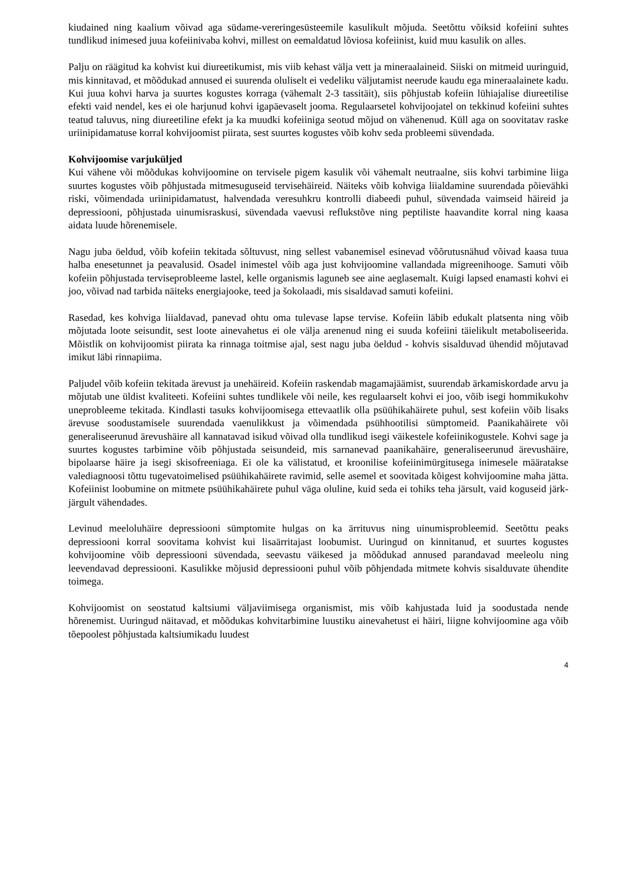kiudained ning kaalium võivad aga südame-vereringesüsteemile kasulikult mõjuda. Seetõttu võiksid kofeiini suhtes tundlikud inimesed juua kofeiinivaba kohvi, millest on eemaldatud lõviosa kofeiinist, kuid muu kasulik on alles.
Palju on räägitud ka kohvist kui diureetikumist, mis viib kehast välja vett ja mineraalaineid. Siiski on mitmeid uuringuid, mis kinnitavad, et mõõdukad annused ei suurenda oluliselt ei vedeliku väljutamist neerude kaudu ega mineraalainete kadu. Kui juua kohvi harva ja suurtes kogustes korraga (vähemalt 2-3 tassitäit), siis põhjustab kofeiin lühiajalise diureetilise efekti vaid nendel, kes ei ole harjunud kohvi igapäevaselt jooma. Regulaarsetel kohvijoojatel on tekkinud kofeiini suhtes teatud taluvus, ning diureetiline efekt ja ka muudki kofeiiniga seotud mõjud on vähenenud. Küll aga on soovitatav raske uriinipidamatuse korral kohvijoomist piirata, sest suurtes kogustes võib kohv seda probleemi süvendada.
Kohvijoomise varjuküljed
Kui vähene või mõõdukas kohvijoomine on tervisele pigem kasulik või vähemalt neutraalne, siis kohvi tarbimine liiga suurtes kogustes võib põhjustada mitmesuguseid tervisehäireid. Näiteks võib kohviga liialdamine suurendada põievähki riski, võimendada uriinipidamatust, halvendada veresuhkru kontrolli diabeedi puhul, süvendada vaimseid häireid ja depressiooni, põhjustada uinumisraskusi, süvendada vaevusi reflukstõve ning peptiliste haavandite korral ning kaasa aidata luude hõrenemisele.
Nagu juba öeldud, võib kofeiin tekitada sõltuvust, ning sellest vabanemisel esinevad võõrutusnähud võivad kaasa tuua halba enesetunnet ja peavalusid. Osadel inimestel võib aga just kohvijoomine vallandada migreenihooge. Samuti võib kofeiin põhjustada terviseprobleeme lastel, kelle organismis laguneb see aine aeglasemalt. Kuigi lapsed enamasti kohvi ei joo, võivad nad tarbida näiteks energiajooke, teed ja šokolaadi, mis sisaldavad samuti kofeiini.
Rasedad, kes kohviga liialdavad, panevad ohtu oma tulevase lapse tervise. Kofeiin läbib edukalt platsenta ning võib mõjutada loote seisundit, sest loote ainevahetus ei ole välja arenenud ning ei suuda kofeiini täielikult metaboliseerida. Mõistlik on kohvijoomist piirata ka rinnaga toitmise ajal, sest nagu juba öeldud - kohvis sisalduvad ühendid mõjutavad imikut läbi rinnapiima.
Paljudel võib kofeiin tekitada ärevust ja unehäireid. Kofeiin raskendab magamajäämist, suurendab ärkamiskordade arvu ja mõjutab une üldist kvaliteeti. Kofeiini suhtes tundlikele või neile, kes regulaarselt kohvi ei joo, võib isegi hommikukohv uneprobleeme tekitada. Kindlasti tasuks kohvijoomisega ettevaatlik olla psüühikahäirete puhul, sest kofeiin võib lisaks ärevuse soodustamisele suurendada vaenulikkust ja võimendada psühhootilisi sümptomeid. Paanikahäirete või generaliseerunud ärevushäire all kannatavad isikud võivad olla tundlikud isegi väikestele kofeiinikogustele. Kohvi sage ja suurtes kogustes tarbimine võib põhjustada seisundeid, mis sarnanevad paanikahäire, generaliseerunud ärevushäire, bipolaarse häire ja isegi skisofreeniaga. Ei ole ka välistatud, et kroonilise kofeiinimürgitusega inimesele määratakse valediagnoosi tõttu tugevatoimelised psüühikahäirete ravimid, selle asemel et soovitada kõigest kohvijoomine maha jätta. Kofeiinist loobumine on mitmete psüühikahäirete puhul väga oluline, kuid seda ei tohiks teha järsult, vaid koguseid järk-järgult vähendades.
Levinud meeloluhäire depressiooni sümptomite hulgas on ka ärrituvus ning uinumisprobleemid. Seetõttu peaks depressiooni korral soovitama kohvist kui lisaärritajast loobumist. Uuringud on kinnitanud, et suurtes kogustes kohvijoomine võib depressiooni süvendada, seevastu väikesed ja mõõdukad annused parandavad meeleolu ning leevendavad depressiooni. Kasulikke mõjusid depressiooni puhul võib põhjendada mitmete kohvis sisalduvate ühendite toimega.
Kohvijoomist on seostatud kaltsiumi väljaviimisega organismist, mis võib kahjustada luid ja soodustada nende hõrenemist. Uuringud näitavad, et mõõdukas kohvitarbimine luustiku ainevahetust ei häiri, liigne kohvijoomine aga võib tõepoolest põhjustada kaltsiumikadu luudest
4